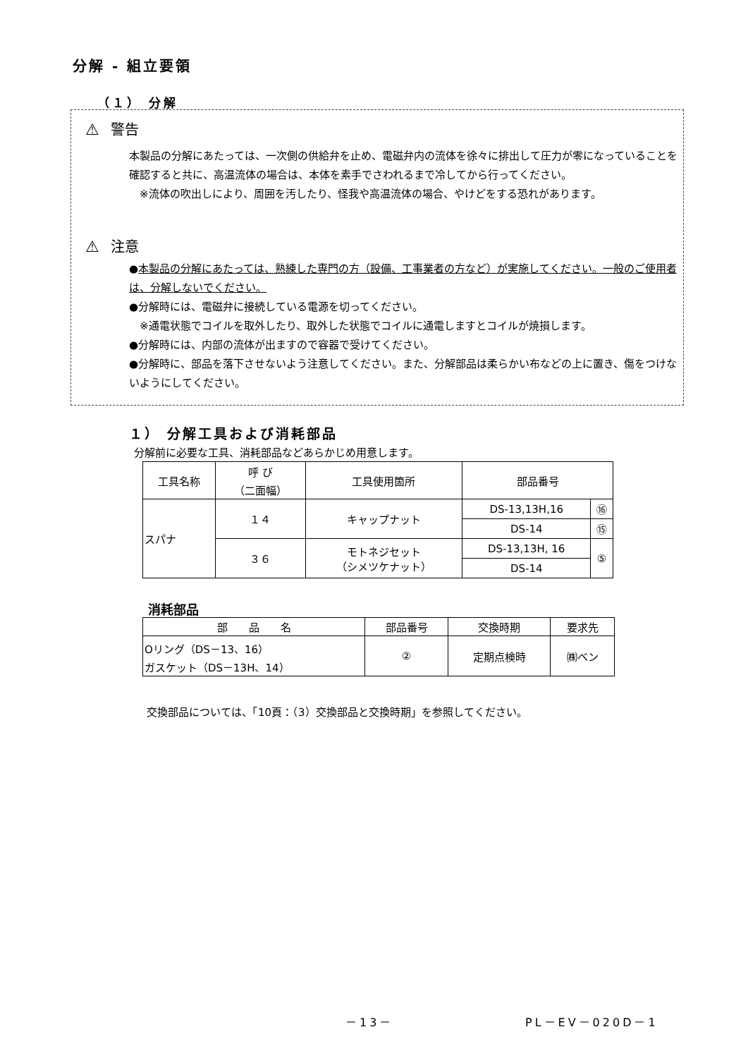分解 - 組立要領
（１） 分解
⚠ 警告
本製品の分解にあたっては、一次側の供給弁を止め、電磁弁内の流体を徐々に排出して圧力が零になっていることを確認すると共に、高温流体の場合は、本体を素手でさわれるまで冷してから行ってください。
　※流体の吹出しにより、周囲を汚したり、怪我や高温流体の場合、やけどをする恐れがあります。
⚠ 注意
●本製品の分解にあたっては、熟練した専門の方（設備、工事業者の方など）が実施してください。一般のご使用者は、分解しないでください。
●分解時には、電磁弁に接続している電源を切ってください。
　※通電状態でコイルを取外したり、取外した状態でコイルに通電しますとコイルが焼損します。
●分解時には、内部の流体が出ますので容器で受けてください。
●分解時に、部品を落下させないよう注意してください。また、分解部品は柔らかい布などの上に置き、傷をつけないようにしてください。
１） 分解工具および消耗部品
分解前に必要な工具、消耗部品などあらかじめ用意します。
| 工具名称 | 呼 び （二面幅） | 工具使用箇所 | 部品番号 | |
| スパナ | １４ | キャップナット | DS-13,13H,16 | ⑯ |
| | | | DS-14 | ⑮ |
| | ３６ | モトネジセット （シメツケナット） | DS-13,13H, 16 | ⑤ |
| | | | DS-14 | |
消耗部品
| 部 品 名 | 部品番号 | 交換時期 | 要求先 |
| Oリング（DS－13、16） ガスケット（DS－13H、14） | ② | 定期点検時 | ㈱ベン |
交換部品については、「10頁：（3）交換部品と交換時期」を参照してください。
－13－ PL－EV－020D－1